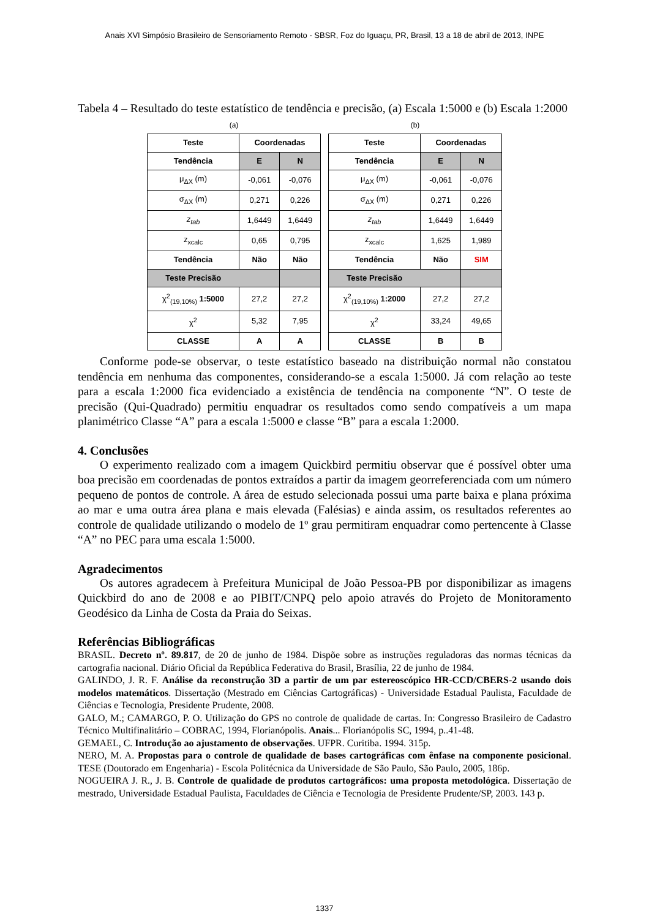Anais XVI Simpósio Brasileiro de Sensoriamento Remoto - SBSR, Foz do Iguaçu, PR, Brasil, 13 a 18 de abril de 2013, INPE
Tabela 4 – Resultado do teste estatístico de tendência e precisão, (a) Escala 1:5000 e (b) Escala 1:2000
(a)
| Teste | Coordenadas | |
| --- | --- | --- |
| Tendência | E | N |
| μ<sub>ΔX</sub> (m) | -0,061 | -0,076 |
| σ<sub>ΔX</sub> (m) | 0,271 | 0,226 |
| z<sub>tab</sub> | 1,6449 | 1,6449 |
| z<sub>xcalc</sub> | 0,65 | 0,795 |
| Tendência | Não | Não |
| Teste Precisão | | |
| χ<sup>2</sup><sub>(19,10%)</sub> 1:5000 | 27,2 | 27,2 |
| χ<sup>2</sup> | 5,32 | 7,95 |
| CLASSE | A | A |
(b)
| Teste | Coordenadas | |
| --- | --- | --- |
| Tendência | E | N |
| μ<sub>ΔX</sub> (m) | -0,061 | -0,076 |
| σ<sub>ΔX</sub> (m) | 0,271 | 0,226 |
| z<sub>tab</sub> | 1,6449 | 1,6449 |
| z<sub>xcalc</sub> | 1,625 | 1,989 |
| Tendência | Não | SIM |
| Teste Precisão | | |
| χ<sup>2</sup><sub>(19,10%)</sub> 1:2000 | 27,2 | 27,2 |
| χ<sup>2</sup> | 33,24 | 49,65 |
| CLASSE | B | B |
Conforme pode-se observar, o teste estatístico baseado na distribuição normal não constatou tendência em nenhuma das componentes, considerando-se a escala 1:5000. Já com relação ao teste para a escala 1:2000 fica evidenciado a existência de tendência na componente “N”. O teste de precisão (Qui-Quadrado) permitiu enquadrar os resultados como sendo compatíveis a um mapa planimétrico Classe “A” para a escala 1:5000 e classe “B” para a escala 1:2000.
4. Conclusões
O experimento realizado com a imagem Quickbird permitiu observar que é possível obter uma boa precisão em coordenadas de pontos extraídos a partir da imagem georreferenciada com um número pequeno de pontos de controle. A área de estudo selecionada possui uma parte baixa e plana próxima ao mar e uma outra área plana e mais elevada (Falésias) e ainda assim, os resultados referentes ao controle de qualidade utilizando o modelo de 1º grau permitiram enquadrar como pertencente à Classe “A” no PEC para uma escala 1:5000.
Agradecimentos
Os autores agradecem à Prefeitura Municipal de João Pessoa-PB por disponibilizar as imagens Quickbird do ano de 2008 e ao PIBIT/CNPQ pelo apoio através do Projeto de Monitoramento Geodésico da Linha de Costa da Praia do Seixas.
Referências Bibliográficas
BRASIL. Decreto nº. 89.817, de 20 de junho de 1984. Dispõe sobre as instruções reguladoras das normas técnicas da cartografia nacional. Diário Oficial da República Federativa do Brasil, Brasília, 22 de junho de 1984.
GALINDO, J. R. F. Análise da reconstrução 3D a partir de um par estereoscópico HR-CCD/CBERS-2 usando dois modelos matemáticos. Dissertação (Mestrado em Ciências Cartográficas) - Universidade Estadual Paulista, Faculdade de Ciências e Tecnologia, Presidente Prudente, 2008.
GALO, M.; CAMARGO, P. O. Utilização do GPS no controle de qualidade de cartas. In: Congresso Brasileiro de Cadastro Técnico Multifinalitário – COBRAC, 1994, Florianópolis. Anais... Florianópolis SC, 1994, p..41-48.
GEMAEL, C. Introdução ao ajustamento de observações. UFPR. Curitiba. 1994. 315p.
NERO, M. A. Propostas para o controle de qualidade de bases cartográficas com ênfase na componente posicional. TESE (Doutorado em Engenharia) - Escola Politécnica da Universidade de São Paulo, São Paulo, 2005, 186p.
NOGUEIRA J. R., J. B. Controle de qualidade de produtos cartográficos: uma proposta metodológica. Dissertação de mestrado, Universidade Estadual Paulista, Faculdades de Ciência e Tecnologia de Presidente Prudente/SP, 2003. 143 p.
1337